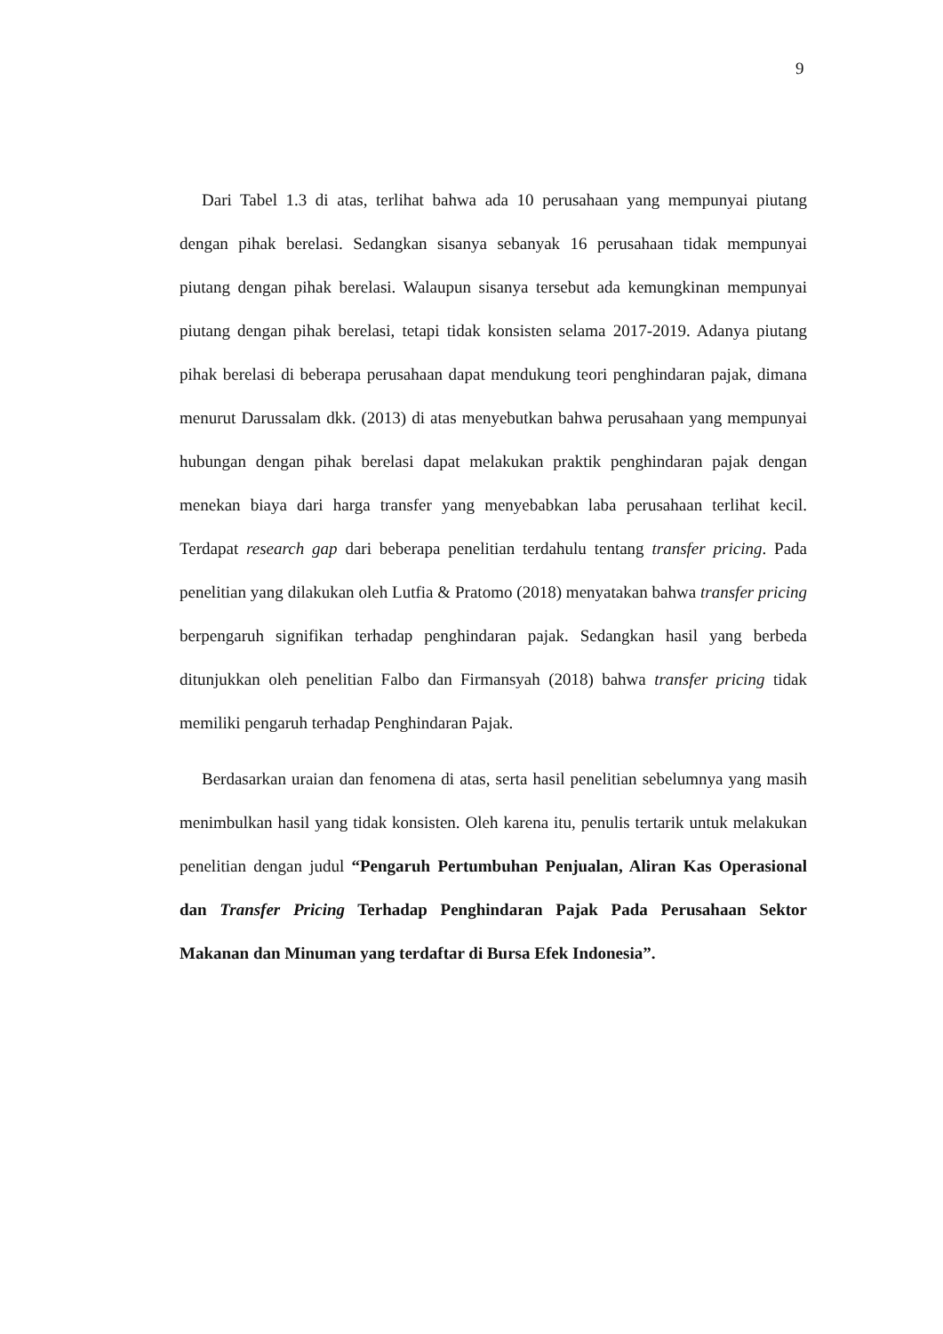9
Dari Tabel 1.3 di atas, terlihat bahwa ada 10 perusahaan yang mempunyai piutang dengan pihak berelasi. Sedangkan sisanya sebanyak 16 perusahaan tidak mempunyai piutang dengan pihak berelasi. Walaupun sisanya tersebut ada kemungkinan mempunyai piutang dengan pihak berelasi, tetapi tidak konsisten selama 2017-2019. Adanya piutang pihak berelasi di beberapa perusahaan dapat mendukung teori penghindaran pajak, dimana menurut Darussalam dkk. (2013) di atas menyebutkan bahwa perusahaan yang mempunyai hubungan dengan pihak berelasi dapat melakukan praktik penghindaran pajak dengan menekan biaya dari harga transfer yang menyebabkan laba perusahaan terlihat kecil. Terdapat research gap dari beberapa penelitian terdahulu tentang transfer pricing. Pada penelitian yang dilakukan oleh Lutfia & Pratomo (2018) menyatakan bahwa transfer pricing berpengaruh signifikan terhadap penghindaran pajak. Sedangkan hasil yang berbeda ditunjukkan oleh penelitian Falbo dan Firmansyah (2018) bahwa transfer pricing tidak memiliki pengaruh terhadap Penghindaran Pajak.
Berdasarkan uraian dan fenomena di atas, serta hasil penelitian sebelumnya yang masih menimbulkan hasil yang tidak konsisten. Oleh karena itu, penulis tertarik untuk melakukan penelitian dengan judul “Pengaruh Pertumbuhan Penjualan, Aliran Kas Operasional dan Transfer Pricing Terhadap Penghindaran Pajak Pada Perusahaan Sektor Makanan dan Minuman yang terdaftar di Bursa Efek Indonesia”.